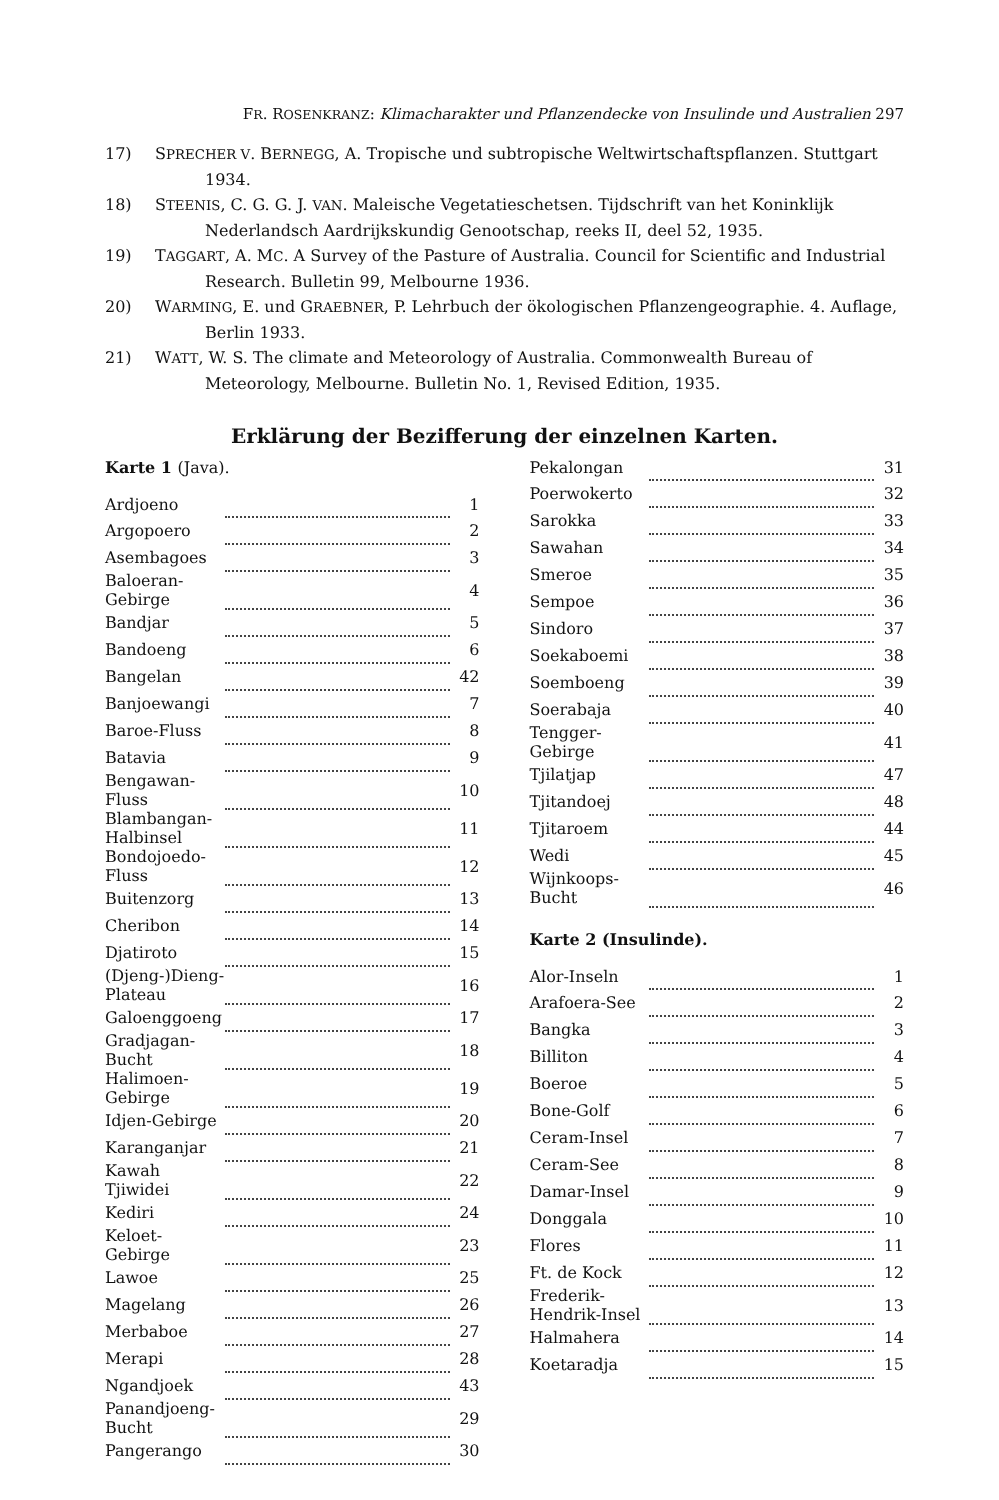FR. ROSENKRANZ: Klimacharakter und Pflanzendecke von Insulinde und Australien 297
17) SPRECHER V. BERNEGG, A. Tropische und subtropische Weltwirtschaftspflanzen. Stuttgart 1934.
18) STEENIS, C. G. G. J. VAN. Maleische Vegetatieschetsen. Tijdschrift van het Koninklijk Nederlandsch Aardrijkskundig Genootschap, reeks II, deel 52, 1935.
19) TAGGART, A. MC. A Survey of the Pasture of Australia. Council for Scientific and Industrial Research. Bulletin 99, Melbourne 1936.
20) WARMING, E. und GRAEBNER, P. Lehrbuch der ökologischen Pflanzengeographie. 4. Auflage, Berlin 1933.
21) WATT, W. S. The climate and Meteorology of Australia. Commonwealth Bureau of Meteorology, Melbourne. Bulletin No. 1, Revised Edition, 1935.
Erklärung der Bezifferung der einzelnen Karten.
Karte 1 (Java).
| Ardjoeno | | 1 |
| Argopoero | | 2 |
| Asembagoes | | 3 |
| Baloeran-Gebirge | | 4 |
| Bandjar | | 5 |
| Bandoeng | | 6 |
| Bangelan | | 42 |
| Banjoewangi | | 7 |
| Baroe-Fluss | | 8 |
| Batavia | | 9 |
| Bengawan-Fluss | | 10 |
| Blambangan-Halbinsel | | 11 |
| Bondojoedo-Fluss | | 12 |
| Buitenzorg | | 13 |
| Cheribon | | 14 |
| Djatiroto | | 15 |
| (Djeng-)Dieng-Plateau | | 16 |
| Galoenggoeng | | 17 |
| Gradjagan-Bucht | | 18 |
| Halimoen-Gebirge | | 19 |
| Idjen-Gebirge | | 20 |
| Karanganjar | | 21 |
| Kawah Tjiwidei | | 22 |
| Kediri | | 24 |
| Keloet-Gebirge | | 23 |
| Lawoe | | 25 |
| Magelang | | 26 |
| Merbaboe | | 27 |
| Merapi | | 28 |
| Ngandjoek | | 43 |
| Panandjoeng-Bucht | | 29 |
| Pangerango | | 30 |
| Pekalongan | | 31 |
| Poerwokerto | | 32 |
| Sarokka | | 33 |
| Sawahan | | 34 |
| Smeroe | | 35 |
| Sempoe | | 36 |
| Sindoro | | 37 |
| Soekaboemi | | 38 |
| Soemboeng | | 39 |
| Soerabaja | | 40 |
| Tengger-Gebirge | | 41 |
| Tjilatjap | | 47 |
| Tjitandoej | | 48 |
| Tjitaroem | | 44 |
| Wedi | | 45 |
| Wijnkoops-Bucht | | 46 |
Karte 2 (Insulinde).
| Alor-Inseln | | 1 |
| Arafoera-See | | 2 |
| Bangka | | 3 |
| Billiton | | 4 |
| Boeroe | | 5 |
| Bone-Golf | | 6 |
| Ceram-Insel | | 7 |
| Ceram-See | | 8 |
| Damar-Insel | | 9 |
| Donggala | | 10 |
| Flores | | 11 |
| Ft. de Kock | | 12 |
| Frederik-Hendrik-Insel | | 13 |
| Halmahera | | 14 |
| Koetaradja | | 15 |